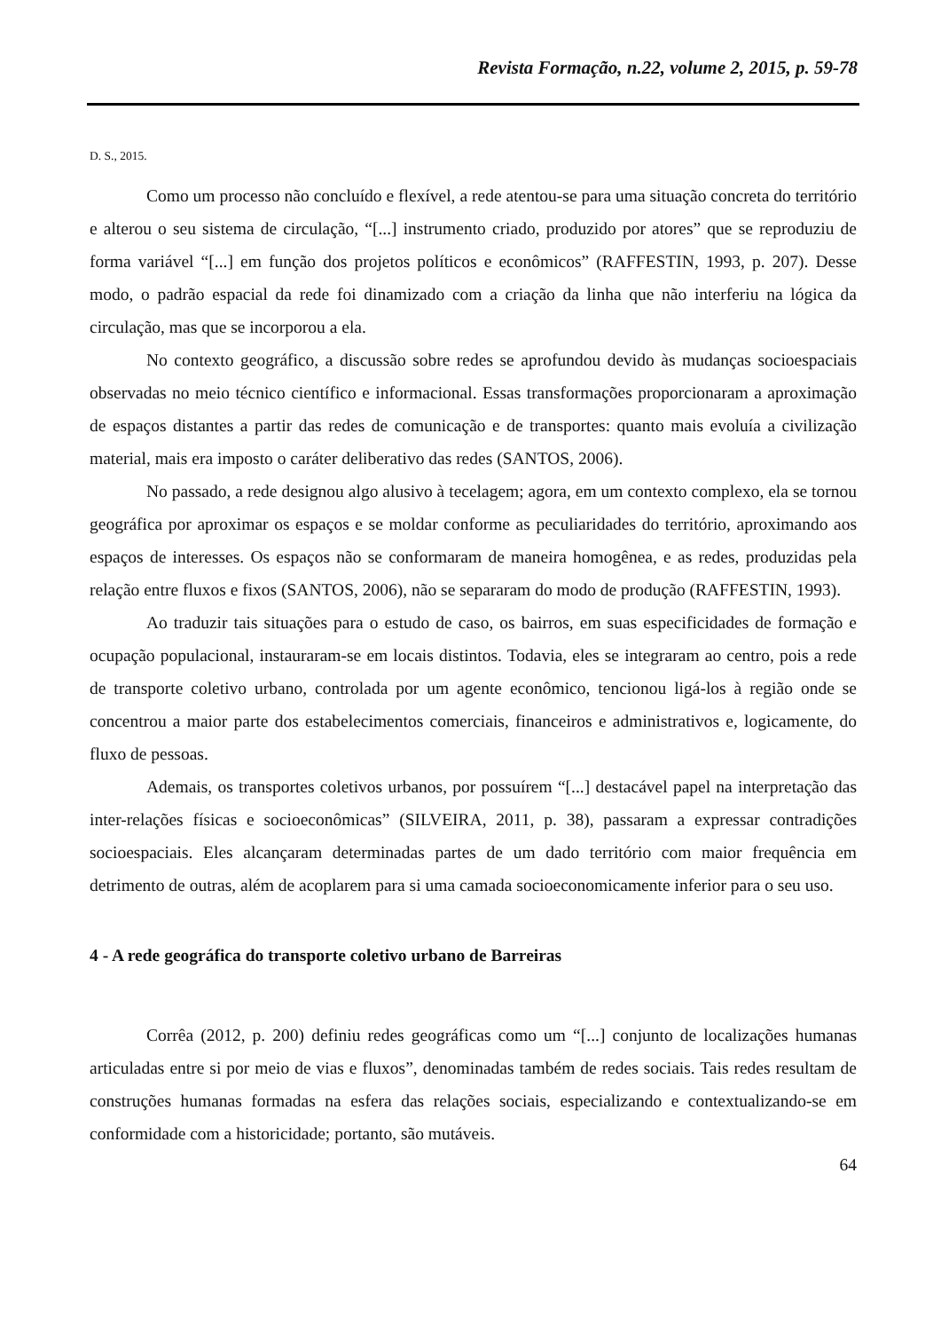Revista Formação, n.22, volume 2, 2015, p. 59-78
D. S., 2015.
Como um processo não concluído e flexível, a rede atentou-se para uma situação concreta do território e alterou o seu sistema de circulação, “[...] instrumento criado, produzido por atores” que se reproduziu de forma variável “[...] em função dos projetos políticos e econômicos” (RAFFESTIN, 1993, p. 207). Desse modo, o padrão espacial da rede foi dinamizado com a criação da linha que não interferiu na lógica da circulação, mas que se incorporou a ela.
No contexto geográfico, a discussão sobre redes se aprofundou devido às mudanças socioespaciais observadas no meio técnico científico e informacional. Essas transformações proporcionaram a aproximação de espaços distantes a partir das redes de comunicação e de transportes: quanto mais evoluía a civilização material, mais era imposto o caráter deliberativo das redes (SANTOS, 2006).
No passado, a rede designou algo alusivo à tecelagem; agora, em um contexto complexo, ela se tornou geográfica por aproximar os espaços e se moldar conforme as peculiaridades do território, aproximando aos espaços de interesses. Os espaços não se conformaram de maneira homogênea, e as redes, produzidas pela relação entre fluxos e fixos (SANTOS, 2006), não se separaram do modo de produção (RAFFESTIN, 1993).
Ao traduzir tais situações para o estudo de caso, os bairros, em suas especificidades de formação e ocupação populacional, instauraram-se em locais distintos. Todavia, eles se integraram ao centro, pois a rede de transporte coletivo urbano, controlada por um agente econômico, tencionou ligá-los à região onde se concentrou a maior parte dos estabelecimentos comerciais, financeiros e administrativos e, logicamente, do fluxo de pessoas.
Ademais, os transportes coletivos urbanos, por possuírem “[...] destacável papel na interpretação das inter-relações físicas e socioeconômicas” (SILVEIRA, 2011, p. 38), passaram a expressar contradições socioespaciais. Eles alcançaram determinadas partes de um dado território com maior frequência em detrimento de outras, além de acoplarem para si uma camada socioeconomicamente inferior para o seu uso.
4 - A rede geográfica do transporte coletivo urbano de Barreiras
Corrêa (2012, p. 200) definiu redes geográficas como um “[...] conjunto de localizações humanas articuladas entre si por meio de vias e fluxos”, denominadas também de redes sociais. Tais redes resultam de construções humanas formadas na esfera das relações sociais, especializando e contextualizando-se em conformidade com a historicidade; portanto, são mutáveis.
64